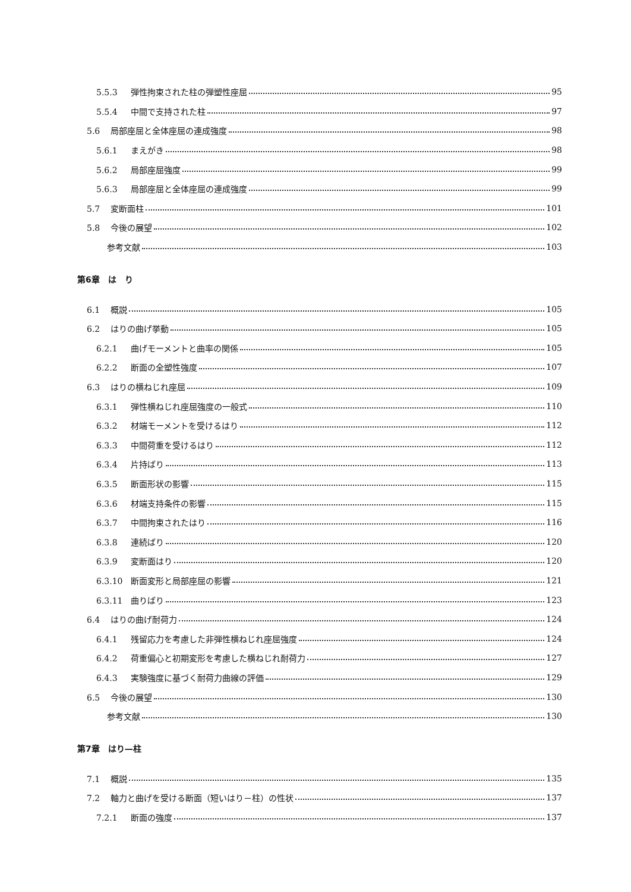5.5.3 弾性拘束された柱の弾塑性座屈 95
5.5.4 中間で支持された柱 97
5.6 局部座屈と全体座屈の連成強度 98
5.6.1 まえがき 98
5.6.2 局部座屈強度 99
5.6.3 局部座屈と全体座屈の連成強度 99
5.7 変断面柱 101
5.8 今後の展望 102
参考文献 103
第6章　は　り
6.1 概説 105
6.2 はりの曲げ挙動 105
6.2.1 曲げモーメントと曲率の関係 105
6.2.2 断面の全塑性強度 107
6.3 はりの横ねじれ座屈 109
6.3.1 弾性横ねじれ座屈強度の一般式 110
6.3.2 材端モーメントを受けるはり 112
6.3.3 中間荷重を受けるはり 112
6.3.4 片持ばり 113
6.3.5 断面形状の影響 115
6.3.6 材端支持条件の影響 115
6.3.7 中間拘束されたはり 116
6.3.8 連続ばり 120
6.3.9 変断面はり 120
6.3.10 断面変形と局部座屈の影響 121
6.3.11 曲りばり 123
6.4 はりの曲げ耐荷力 124
6.4.1 残留応力を考慮した非弾性横ねじれ座屈強度 124
6.4.2 荷重偏心と初期変形を考慮した横ねじれ耐荷力 127
6.4.3 実験強度に基づく耐荷力曲線の評価 129
6.5 今後の展望 130
参考文献 130
第7章　はり—柱
7.1 概説 135
7.2 軸力と曲げを受ける断面（短いはり－柱）の性状 137
7.2.1 断面の強度 137